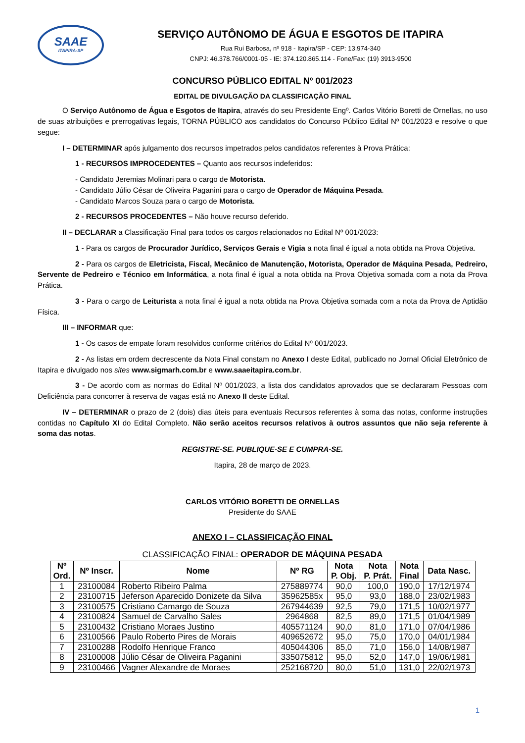SAAE
ITAPIRA-SP
SERVIÇO AUTÔNOMO DE ÁGUA E ESGOTOS DE ITAPIRA
Rua Rui Barbosa, nº 918 - Itapira/SP - CEP: 13.974-340
CNPJ: 46.378.766/0001-05 - IE: 374.120.865.114 - Fone/Fax: (19) 3913-9500
CONCURSO PÚBLICO EDITAL Nº 001/2023
EDITAL DE DIVULGAÇÃO DA CLASSIFICAÇÃO FINAL
O Serviço Autônomo de Água e Esgotos de Itapira, através do seu Presidente Engº. Carlos Vitório Boretti de Ornellas, no uso de suas atribuições e prerrogativas legais, TORNA PÚBLICO aos candidatos do Concurso Público Edital Nº 001/2023 e resolve o que segue:
I – DETERMINAR após julgamento dos recursos impetrados pelos candidatos referentes à Prova Prática:
1 - RECURSOS IMPROCEDENTES – Quanto aos recursos indeferidos:
- Candidato Jeremias Molinari para o cargo de Motorista.
- Candidato Júlio César de Oliveira Paganini para o cargo de Operador de Máquina Pesada.
- Candidato Marcos Souza para o cargo de Motorista.
2 - RECURSOS PROCEDENTES – Não houve recurso deferido.
II – DECLARAR a Classificação Final para todos os cargos relacionados no Edital Nº 001/2023:
1 - Para os cargos de Procurador Jurídico, Serviços Gerais e Vigia a nota final é igual a nota obtida na Prova Objetiva.
2 - Para os cargos de Eletricista, Fiscal, Mecânico de Manutenção, Motorista, Operador de Máquina Pesada, Pedreiro, Servente de Pedreiro e Técnico em Informática, a nota final é igual a nota obtida na Prova Objetiva somada com a nota da Prova Prática.
3 - Para o cargo de Leiturista a nota final é igual a nota obtida na Prova Objetiva somada com a nota da Prova de Aptidão Física.
III – INFORMAR que:
1 - Os casos de empate foram resolvidos conforme critérios do Edital Nº 001/2023.
2 - As listas em ordem decrescente da Nota Final constam no Anexo I deste Edital, publicado no Jornal Oficial Eletrônico de Itapira e divulgado nos sites www.sigmarh.com.br e www.saaeitapira.com.br.
3 - De acordo com as normas do Edital Nº 001/2023, a lista dos candidatos aprovados que se declararam Pessoas com Deficiência para concorrer à reserva de vagas está no Anexo II deste Edital.
IV – DETERMINAR o prazo de 2 (dois) dias úteis para eventuais Recursos referentes à soma das notas, conforme instruções contidas no Capítulo XI do Edital Completo. Não serão aceitos recursos relativos à outros assuntos que não seja referente à soma das notas.
REGISTRE-SE. PUBLIQUE-SE E CUMPRA-SE.
Itapira, 28 de março de 2023.
CARLOS VITÓRIO BORETTI DE ORNELLAS
Presidente do SAAE
ANEXO I – CLASSIFICAÇÃO FINAL
CLASSIFICAÇÃO FINAL: OPERADOR DE MÁQUINA PESADA
| Nº Ord. | Nº Inscr. | Nome | Nº RG | Nota P. Obj. | Nota P. Prát. | Nota Final | Data Nasc. |
| --- | --- | --- | --- | --- | --- | --- | --- |
| 1 | 23100084 | Roberto Ribeiro Palma | 275889774 | 90,0 | 100,0 | 190,0 | 17/12/1974 |
| 2 | 23100715 | Jeferson Aparecido Donizete da Silva | 35962585x | 95,0 | 93,0 | 188,0 | 23/02/1983 |
| 3 | 23100575 | Cristiano Camargo de Souza | 267944639 | 92,5 | 79,0 | 171,5 | 10/02/1977 |
| 4 | 23100824 | Samuel de Carvalho Sales | 2964868 | 82,5 | 89,0 | 171,5 | 01/04/1989 |
| 5 | 23100432 | Cristiano Moraes Justino | 405571124 | 90,0 | 81,0 | 171,0 | 07/04/1986 |
| 6 | 23100566 | Paulo Roberto Pires de Morais | 409652672 | 95,0 | 75,0 | 170,0 | 04/01/1984 |
| 7 | 23100288 | Rodolfo Henrique Franco | 405044306 | 85,0 | 71,0 | 156,0 | 14/08/1987 |
| 8 | 23100008 | Júlio César de Oliveira Paganini | 335075812 | 95,0 | 52,0 | 147,0 | 19/06/1981 |
| 9 | 23100466 | Vagner Alexandre de Moraes | 252168720 | 80,0 | 51,0 | 131,0 | 22/02/1973 |
1